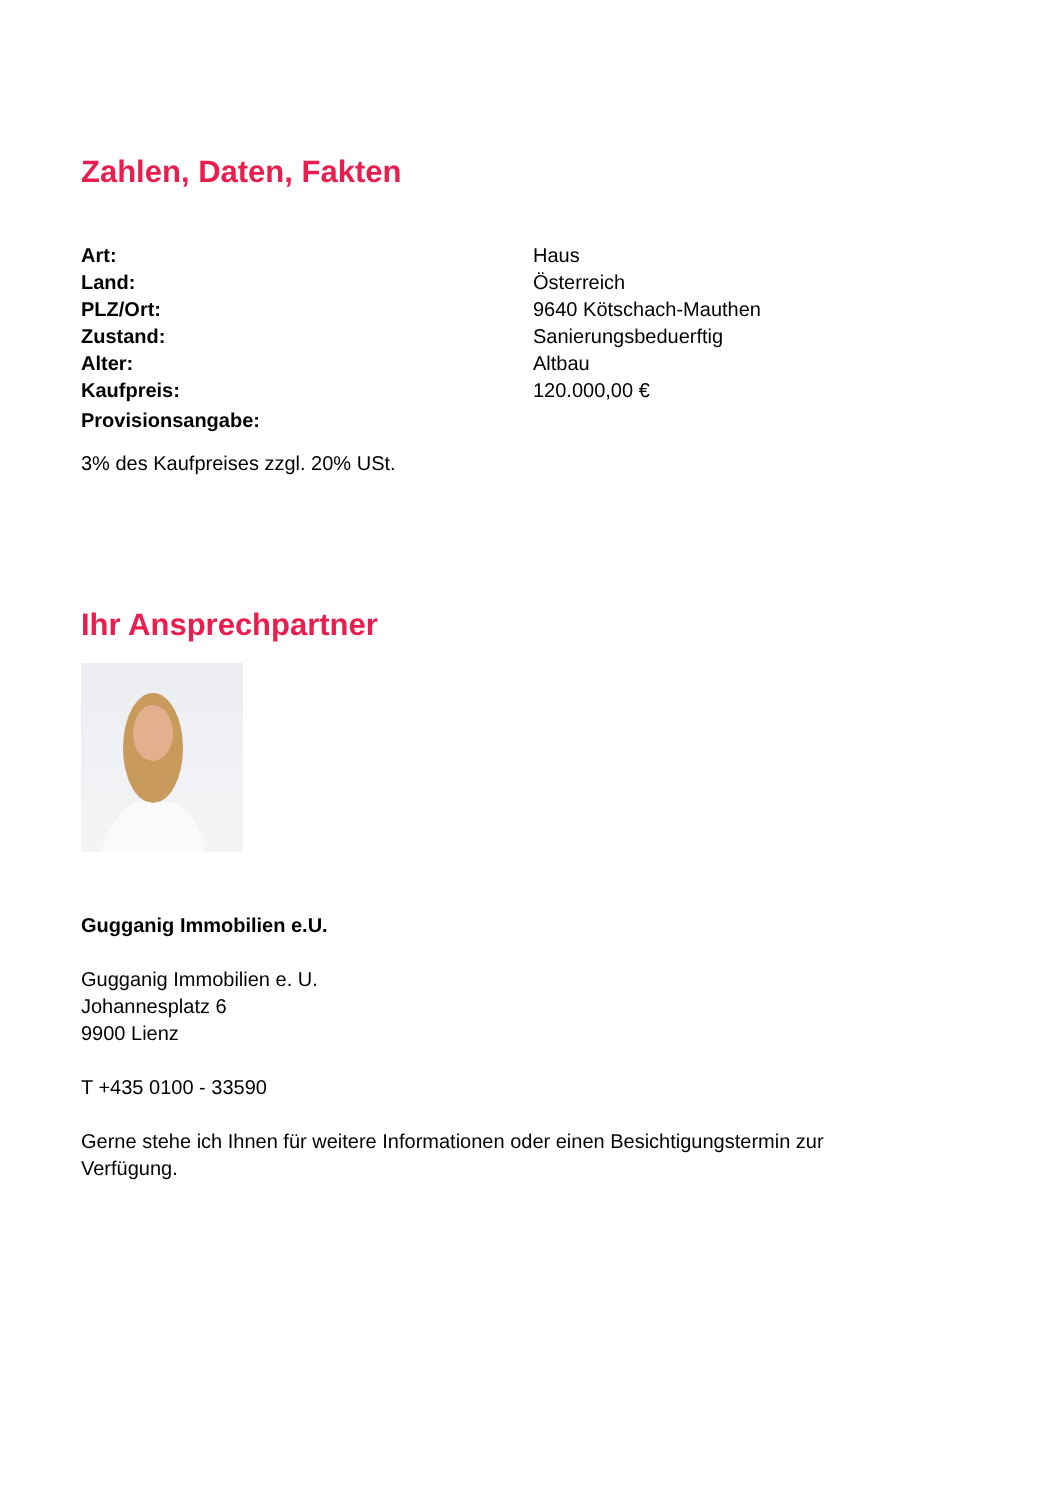Zahlen, Daten, Fakten
| Art: | Haus |
| Land: | Österreich |
| PLZ/Ort: | 9640 Kötschach-Mauthen |
| Zustand: | Sanierungsbeduerftig |
| Alter: | Altbau |
| Kaufpreis: | 120.000,00 € |
| Provisionsangabe: | |
3% des Kaufpreises zzgl. 20% USt.
Ihr Ansprechpartner
Gugganig Immobilien e.U.
Gugganig Immobilien e. U.
Johannesplatz 6
9900 Lienz
T +435 0100 - 33590
Gerne stehe ich Ihnen für weitere Informationen oder einen Besichtigungstermin zur
Verfügung.